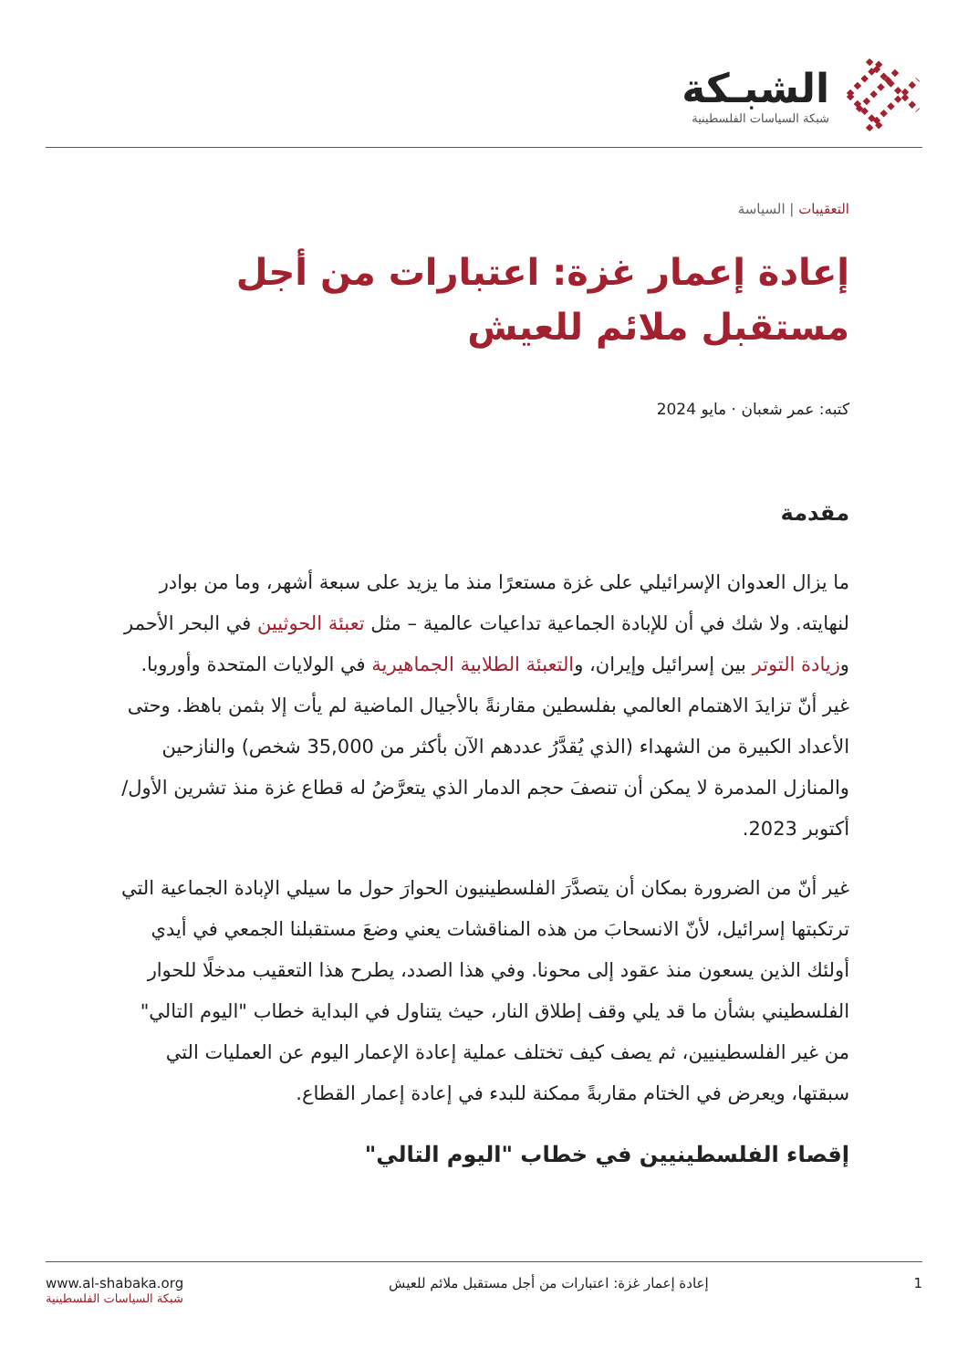الشبـكة
شبكة السياسات الفلسطينية
التعقيبات | السياسة
إعادة إعمار غزة: اعتبارات من أجل مستقبل ملائم للعيش
كتبه: عمر شعبان · مايو 2024
مقدمة
ما يزال العدوان الإسرائيلي على غزة مستعرًا منذ ما يزيد على سبعة أشهر، وما من بوادر لنهايته. ولا شك في أن للإبادة الجماعية تداعيات عالمية – مثل تعبئة الحوثيين في البحر الأحمر وزيادة التوتر بين إسرائيل وإيران، والتعبئة الطلابية الجماهيرية في الولايات المتحدة وأوروبا. غير أنّ تزايدَ الاهتمام العالمي بفلسطين مقارنةً بالأجيال الماضية لم يأت إلا بثمن باهظ. وحتى الأعداد الكبيرة من الشهداء (الذي يُقدَّرُ عددهم الآن بأكثر من 35,000 شخص) والنازحين والمنازل المدمرة لا يمكن أن تنصفَ حجم الدمار الذي يتعرَّضُ له قطاع غزة منذ تشرين الأول/أكتوبر 2023.
غير أنّ من الضرورة بمكان أن يتصدَّرَ الفلسطينيون الحوارَ حول ما سيلي الإبادة الجماعية التي ترتكبتها إسرائيل، لأنّ الانسحابَ من هذه المناقشات يعني وضعَ مستقبلنا الجمعي في أيدي أولئك الذين يسعون منذ عقود إلى محونا. وفي هذا الصدد، يطرح هذا التعقيب مدخلًا للحوار الفلسطيني بشأن ما قد يلي وقف إطلاق النار، حيث يتناول في البداية خطاب "اليوم التالي" من غير الفلسطينيين، ثم يصف كيف تختلف عملية إعادة الإعمار اليوم عن العمليات التي سبقتها، ويعرض في الختام مقاربةً ممكنة للبدء في إعادة إعمار القطاع.
إقصاء الفلسطينيين في خطاب "اليوم التالي"
1 إعادة إعمار غزة: اعتبارات من أجل مستقبل ملائم للعيش
www.al-shabaka.org
شبكة السياسات الفلسطينية